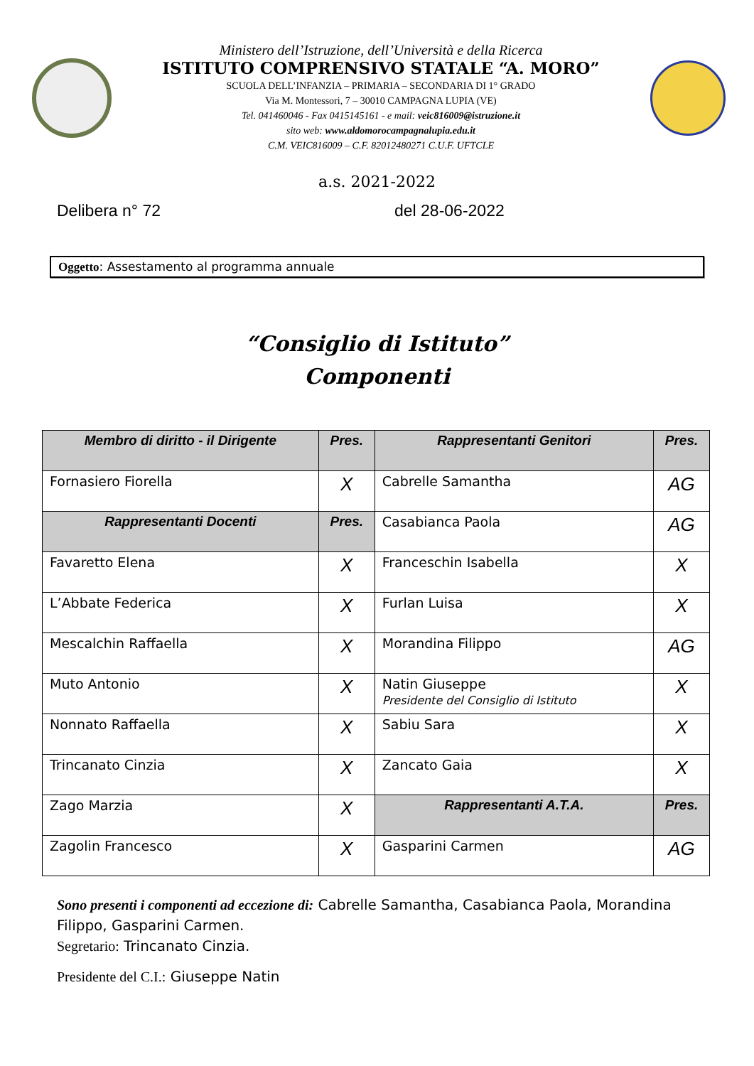Ministero dell’Istruzione, dell’Università e della Ricerca
ISTITUTO COMPRENSIVO STATALE “A. MORO”
SCUOLA DELL’INFANZIA – PRIMARIA – SECONDARIA DI 1° GRADO
Via M. Montessori, 7 – 30010 CAMPAGNA LUPIA (VE)
Tel. 041460046 - Fax 0415145161 - e mail: veic816009@istruzione.it
sito web: www.aldomorocampagnalupia.edu.it
C.M. VEIC816009 – C.F. 82012480271 C.U.F. UFTCLE
a.s. 2021-2022
Delibera n° 72 del 28-06-2022
Oggetto: Assestamento al programma annuale
“Consiglio di Istituto”
Componenti
| Membro di diritto - il Dirigente | Pres. | Rappresentanti Genitori | Pres. |
| --- | --- | --- | --- |
| Fornasiero Fiorella | X | Cabrelle Samantha | AG |
| Rappresentanti Docenti | Pres. | Casabianca Paola | AG |
| Favaretto Elena | X | Franceschin Isabella | X |
| L’Abbate Federica | X | Furlan Luisa | X |
| Mescalchin Raffaella | X | Morandina Filippo | AG |
| Muto Antonio | X | Natin Giuseppe Presidente del Consiglio di Istituto | X |
| Nonnato Raffaella | X | Sabiu Sara | X |
| Trincanato Cinzia | X | Zancato Gaia | X |
| Zago Marzia | X | Rappresentanti A.T.A. | Pres. |
| Zagolin Francesco | X | Gasparini Carmen | AG |
Sono presenti i componenti ad eccezione di: Cabrelle Samantha, Casabianca Paola, Morandina Filippo, Gasparini Carmen.
Segretario: Trincanato Cinzia.
Presidente del C.I.: Giuseppe Natin